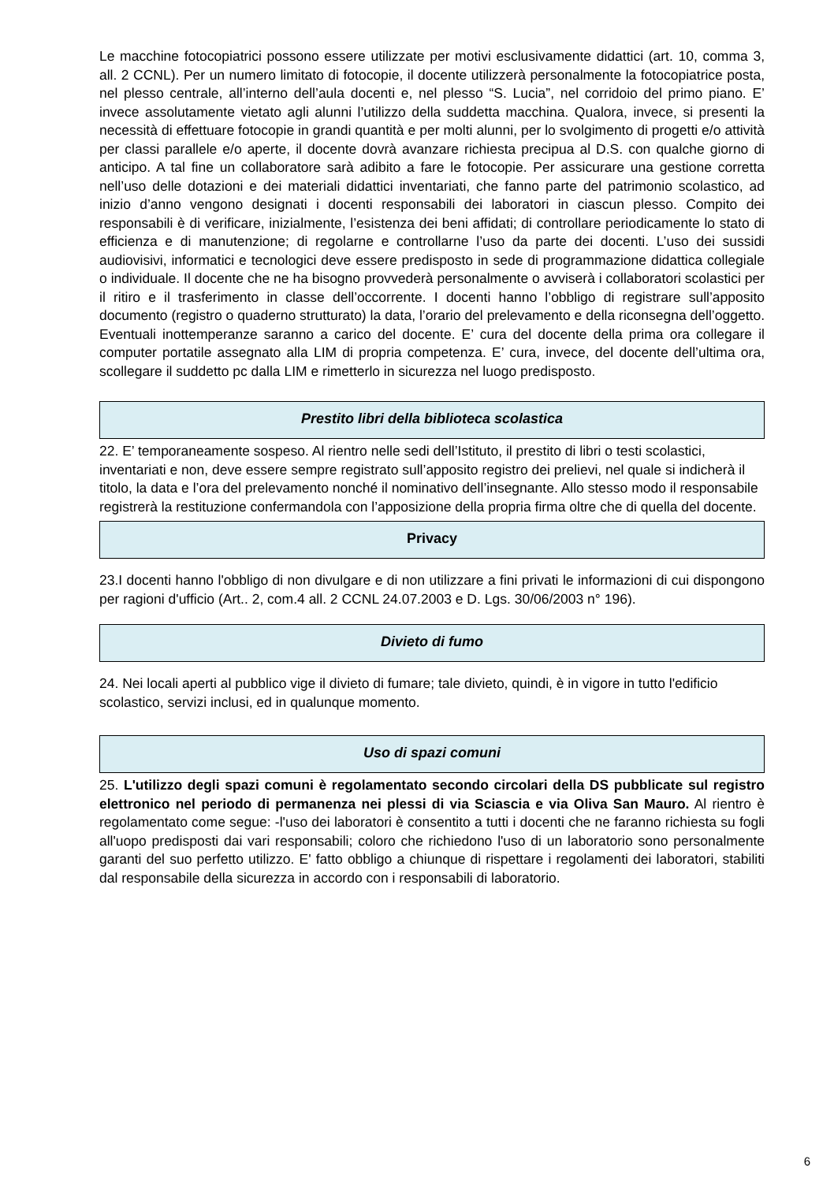Le macchine fotocopiatrici possono essere utilizzate per motivi esclusivamente didattici (art. 10, comma 3, all. 2 CCNL). Per un numero limitato di fotocopie, il docente utilizzerà personalmente la fotocopiatrice posta, nel plesso centrale, all’interno dell’aula docenti e, nel plesso “S. Lucia”, nel corridoio del primo piano. E’ invece assolutamente vietato agli alunni l’utilizzo della suddetta macchina. Qualora, invece, si presenti la necessità di effettuare fotocopie in grandi quantità e per molti alunni, per lo svolgimento di progetti e/o attività per classi parallele e/o aperte, il docente dovrà avanzare richiesta precipua al D.S. con qualche giorno di anticipo. A tal fine un collaboratore sarà adibito a fare le fotocopie. Per assicurare una gestione corretta nell’uso delle dotazioni e dei materiali didattici inventariati, che fanno parte del patrimonio scolastico, ad inizio d’anno vengono designati i docenti responsabili dei laboratori in ciascun plesso. Compito dei responsabili è di verificare, inizialmente, l’esistenza dei beni affidati; di controllare periodicamente lo stato di efficienza e di manutenzione; di regolarne e controllarne l’uso da parte dei docenti. L’uso dei sussidi audiovisivi, informatici e tecnologici deve essere predisposto in sede di programmazione didattica collegiale o individuale. Il docente che ne ha bisogno provvederà personalmente o avviserà i collaboratori scolastici per il ritiro e il trasferimento in classe dell’occorrente. I docenti hanno l’obbligo di registrare sull’apposito documento (registro o quaderno strutturato) la data, l’orario del prelevamento e della riconsegna dell’oggetto. Eventuali inottemperanze saranno a carico del docente. E’ cura del docente della prima ora collegare il computer portatile assegnato alla LIM di propria competenza. E’ cura, invece, del docente dell’ultima ora, scollegare il suddetto pc dalla LIM e rimetterlo in sicurezza nel luogo predisposto.
Prestito libri della biblioteca scolastica
22. E’ temporaneamente sospeso. Al rientro nelle sedi dell’Istituto, il prestito di libri o testi scolastici, inventariati e non, deve essere sempre registrato sull’apposito registro dei prelievi, nel quale si indicherà il titolo, la data e l’ora del prelevamento nonché il nominativo dell’insegnante. Allo stesso modo il responsabile registrerà la restituzione confermandola con l’apposizione della propria firma oltre che di quella del docente.
Privacy
23.I docenti hanno l'obbligo di non divulgare e di non utilizzare a fini privati le informazioni di cui dispongono per ragioni d'ufficio (Art.. 2, com.4 all. 2 CCNL 24.07.2003 e D. Lgs. 30/06/2003 n° 196).
Divieto di fumo
24. Nei locali aperti al pubblico vige il divieto di fumare; tale divieto, quindi, è in vigore in tutto l'edificio scolastico, servizi inclusi, ed in qualunque momento.
Uso di spazi comuni
25. L'utilizzo degli spazi comuni è regolamentato secondo circolari della DS pubblicate sul registro elettronico nel periodo di permanenza nei plessi di via Sciascia e via Oliva San Mauro. Al rientro è regolamentato come segue: -l'uso dei laboratori è consentito a tutti i docenti che ne faranno richiesta su fogli all'uopo predisposti dai vari responsabili; coloro che richiedono l'uso di un laboratorio sono personalmente garanti del suo perfetto utilizzo. E' fatto obbligo a chiunque di rispettare i regolamenti dei laboratori, stabiliti dal responsabile della sicurezza in accordo con i responsabili di laboratorio.
6